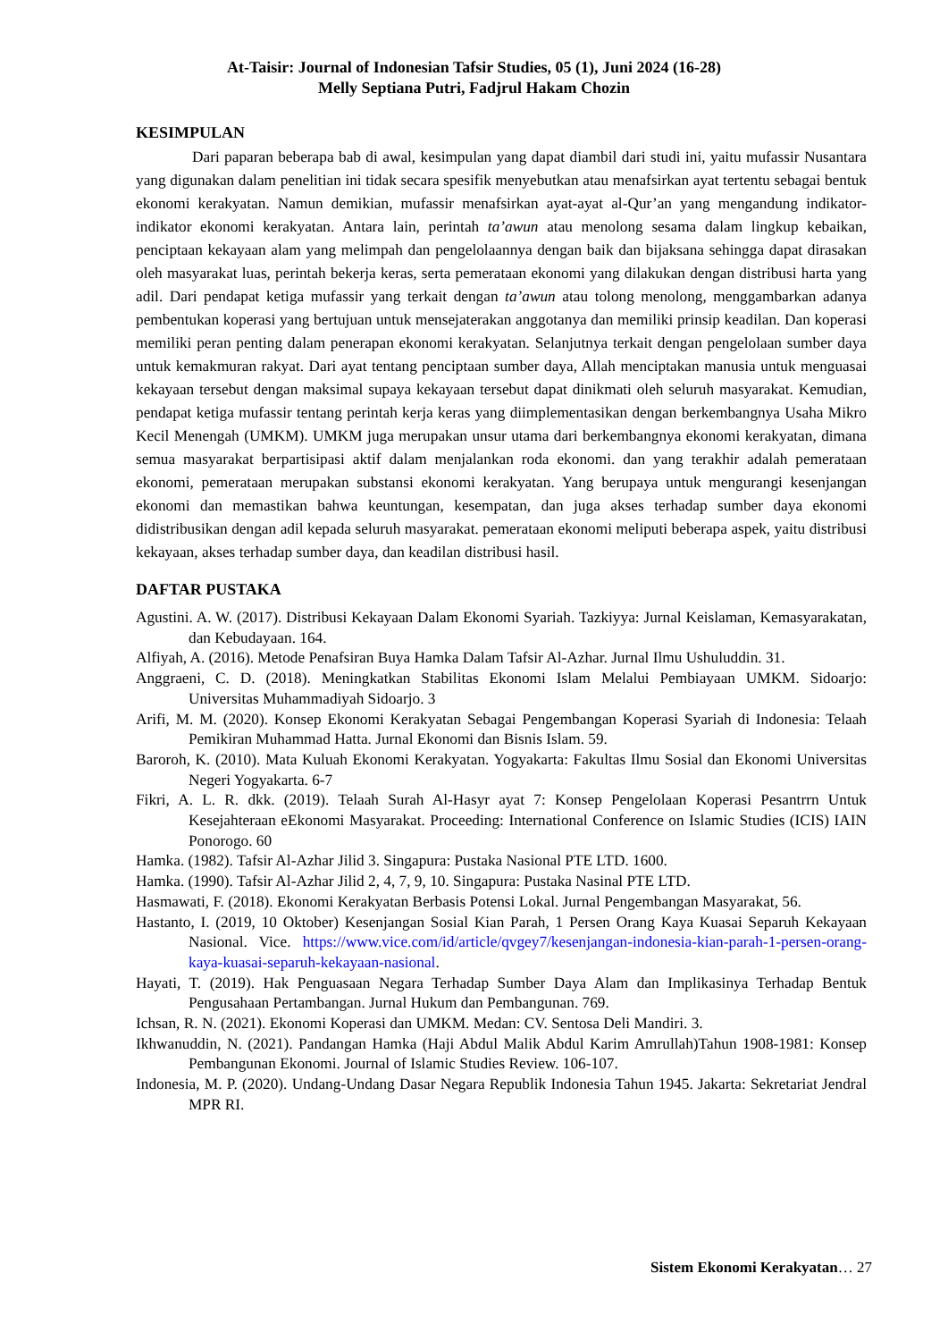At-Taisir: Journal of Indonesian Tafsir Studies, 05 (1), Juni 2024 (16-28)
Melly Septiana Putri, Fadjrul Hakam Chozin
KESIMPULAN
Dari paparan beberapa bab di awal, kesimpulan yang dapat diambil dari studi ini, yaitu mufassir Nusantara yang digunakan dalam penelitian ini tidak secara spesifik menyebutkan atau menafsirkan ayat tertentu sebagai bentuk ekonomi kerakyatan. Namun demikian, mufassir menafsirkan ayat-ayat al-Qur’an yang mengandung indikator-indikator ekonomi kerakyatan. Antara lain, perintah ta’awun atau menolong sesama dalam lingkup kebaikan, penciptaan kekayaan alam yang melimpah dan pengelolaannya dengan baik dan bijaksana sehingga dapat dirasakan oleh masyarakat luas, perintah bekerja keras, serta pemerataan ekonomi yang dilakukan dengan distribusi harta yang adil. Dari pendapat ketiga mufassir yang terkait dengan ta’awun atau tolong menolong, menggambarkan adanya pembentukan koperasi yang bertujuan untuk mensejaterakan anggotanya dan memiliki prinsip keadilan. Dan koperasi memiliki peran penting dalam penerapan ekonomi kerakyatan. Selanjutnya terkait dengan pengelolaan sumber daya untuk kemakmuran rakyat. Dari ayat tentang penciptaan sumber daya, Allah menciptakan manusia untuk menguasai kekayaan tersebut dengan maksimal supaya kekayaan tersebut dapat dinikmati oleh seluruh masyarakat. Kemudian, pendapat ketiga mufassir tentang perintah kerja keras yang diimplementasikan dengan berkembangnya Usaha Mikro Kecil Menengah (UMKM). UMKM juga merupakan unsur utama dari berkembangnya ekonomi kerakyatan, dimana semua masyarakat berpartisipasi aktif dalam menjalankan roda ekonomi. dan yang terakhir adalah pemerataan ekonomi, pemerataan merupakan substansi ekonomi kerakyatan. Yang berupaya untuk mengurangi kesenjangan ekonomi dan memastikan bahwa keuntungan, kesempatan, dan juga akses terhadap sumber daya ekonomi didistribusikan dengan adil kepada seluruh masyarakat. pemerataan ekonomi meliputi beberapa aspek, yaitu distribusi kekayaan, akses terhadap sumber daya, dan keadilan distribusi hasil.
DAFTAR PUSTAKA
Agustini. A. W. (2017). Distribusi Kekayaan Dalam Ekonomi Syariah. Tazkiyya: Jurnal Keislaman, Kemasyarakatan, dan Kebudayaan. 164.
Alfiyah, A. (2016). Metode Penafsiran Buya Hamka Dalam Tafsir Al-Azhar. Jurnal Ilmu Ushuluddin. 31.
Anggraeni, C. D. (2018). Meningkatkan Stabilitas Ekonomi Islam Melalui Pembiayaan UMKM. Sidoarjo: Universitas Muhammadiyah Sidoarjo. 3
Arifi, M. M. (2020). Konsep Ekonomi Kerakyatan Sebagai Pengembangan Koperasi Syariah di Indonesia: Telaah Pemikiran Muhammad Hatta. Jurnal Ekonomi dan Bisnis Islam. 59.
Baroroh, K. (2010). Mata Kuluah Ekonomi Kerakyatan. Yogyakarta: Fakultas Ilmu Sosial dan Ekonomi Universitas Negeri Yogyakarta. 6-7
Fikri, A. L. R. dkk. (2019). Telaah Surah Al-Hasyr ayat 7: Konsep Pengelolaan Koperasi Pesantrrn Untuk Kesejahteraan eEkonomi Masyarakat. Proceeding: International Conference on Islamic Studies (ICIS) IAIN Ponorogo. 60
Hamka. (1982). Tafsir Al-Azhar Jilid 3. Singapura: Pustaka Nasional PTE LTD. 1600.
Hamka. (1990). Tafsir Al-Azhar Jilid 2, 4, 7, 9, 10. Singapura: Pustaka Nasinal PTE LTD.
Hasmawati, F. (2018). Ekonomi Kerakyatan Berbasis Potensi Lokal. Jurnal Pengembangan Masyarakat, 56.
Hastanto, I. (2019, 10 Oktober) Kesenjangan Sosial Kian Parah, 1 Persen Orang Kaya Kuasai Separuh Kekayaan Nasional. Vice. https://www.vice.com/id/article/qvgey7/kesenjangan-indonesia-kian-parah-1-persen-orang-kaya-kuasai-separuh-kekayaan-nasional.
Hayati, T. (2019). Hak Penguasaan Negara Terhadap Sumber Daya Alam dan Implikasinya Terhadap Bentuk Pengusahaan Pertambangan. Jurnal Hukum dan Pembangunan. 769.
Ichsan, R. N. (2021). Ekonomi Koperasi dan UMKM. Medan: CV. Sentosa Deli Mandiri. 3.
Ikhwanuddin, N. (2021). Pandangan Hamka (Haji Abdul Malik Abdul Karim Amrullah)Tahun 1908-1981: Konsep Pembangunan Ekonomi. Journal of Islamic Studies Review. 106-107.
Indonesia, M. P. (2020). Undang-Undang Dasar Negara Republik Indonesia Tahun 1945. Jakarta: Sekretariat Jendral MPR RI.
Sistem Ekonomi Kerakyatan… 27